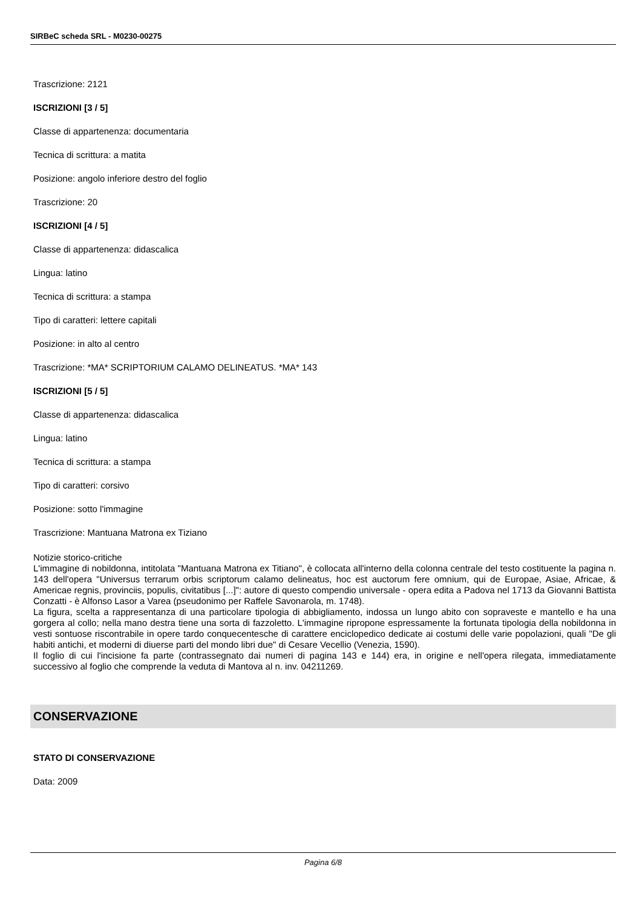SIRBeC scheda SRL - M0230-00275
Trascrizione: 2121
ISCRIZIONI [3 / 5]
Classe di appartenenza: documentaria
Tecnica di scrittura: a matita
Posizione: angolo inferiore destro del foglio
Trascrizione: 20
ISCRIZIONI [4 / 5]
Classe di appartenenza: didascalica
Lingua: latino
Tecnica di scrittura: a stampa
Tipo di caratteri: lettere capitali
Posizione: in alto al centro
Trascrizione: *MA* SCRIPTORIUM CALAMO DELINEATUS. *MA* 143
ISCRIZIONI [5 / 5]
Classe di appartenenza: didascalica
Lingua: latino
Tecnica di scrittura: a stampa
Tipo di caratteri: corsivo
Posizione: sotto l'immagine
Trascrizione: Mantuana Matrona ex Tiziano
Notizie storico-critiche
L'immagine di nobildonna, intitolata "Mantuana Matrona ex Titiano", è collocata all'interno della colonna centrale del testo costituente la pagina n. 143 dell'opera "Universus terrarum orbis scriptorum calamo delineatus, hoc est auctorum fere omnium, qui de Europae, Asiae, Africae, & Americae regnis, provinciis, populis, civitatibus [...]": autore di questo compendio universale - opera edita a Padova nel 1713 da Giovanni Battista Conzatti - è Alfonso Lasor a Varea (pseudonimo per Raffele Savonarola, m. 1748).
La figura, scelta a rappresentanza di una particolare tipologia di abbigliamento, indossa un lungo abito con sopraveste e mantello e ha una gorgera al collo; nella mano destra tiene una sorta di fazzoletto. L'immagine ripropone espressamente la fortunata tipologia della nobildonna in vesti sontuose riscontrabile in opere tardo conquecentesche di carattere enciclopedico dedicate ai costumi delle varie popolazioni, quali "De gli habiti antichi, et moderni di diuerse parti del mondo libri due" di Cesare Vecellio (Venezia, 1590).
Il foglio di cui l'incisione fa parte (contrassegnato dai numeri di pagina 143 e 144) era, in origine e nell'opera rilegata, immediatamente successivo al foglio che comprende la veduta di Mantova al n. inv. 04211269.
CONSERVAZIONE
STATO DI CONSERVAZIONE
Data: 2009
Pagina 6/8